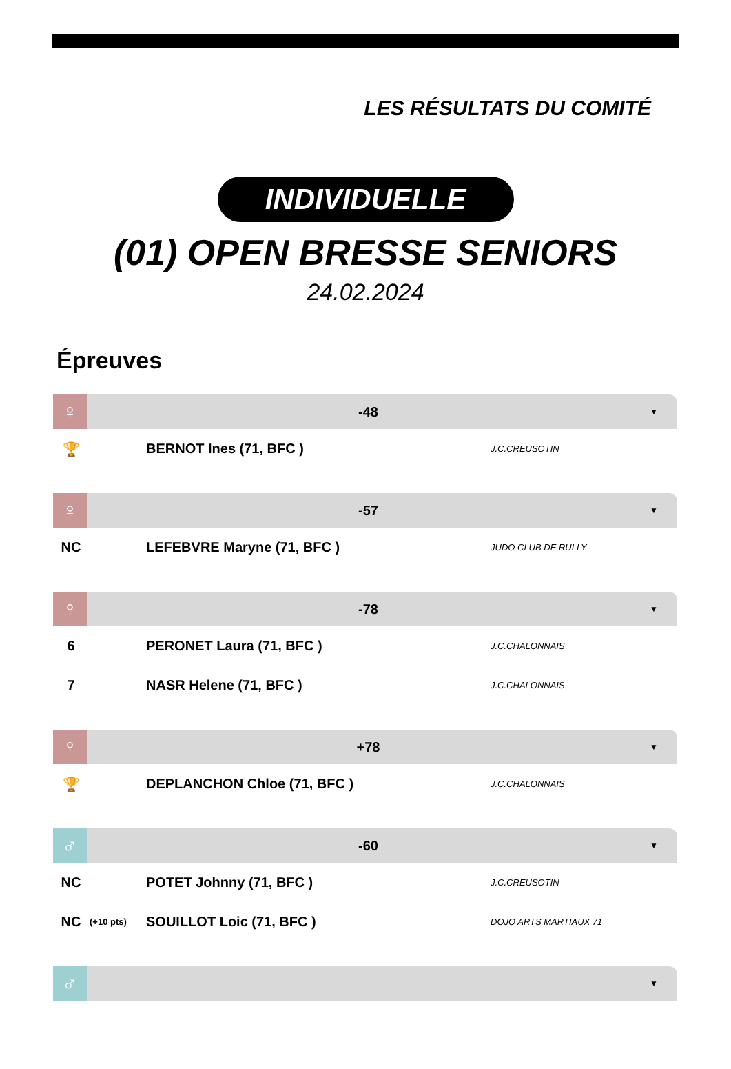LES RÉSULTATS DU COMITÉ
INDIVIDUELLE
(01) OPEN BRESSE SENIORS
24.02.2024
Épreuves
♀
-48
▼
| 🏆 | | BERNOT Ines (71, BFC ) | J.C.CREUSOTIN |
♀
-57
▼
| NC | | LEFEBVRE Maryne (71, BFC ) | JUDO CLUB DE RULLY |
♀
-78
▼
| 6 | | PERONET Laura (71, BFC ) | J.C.CHALONNAIS |
| 7 | | NASR Helene (71, BFC ) | J.C.CHALONNAIS |
♀
+78
▼
| 🏆 | | DEPLANCHON Chloe (71, BFC ) | J.C.CHALONNAIS |
♂
-60
▼
| NC | | POTET Johnny (71, BFC ) | J.C.CREUSOTIN |
| NC | (+10 pts) | SOUILLOT Loic (71, BFC ) | DOJO ARTS MARTIAUX 71 |
♂
▼